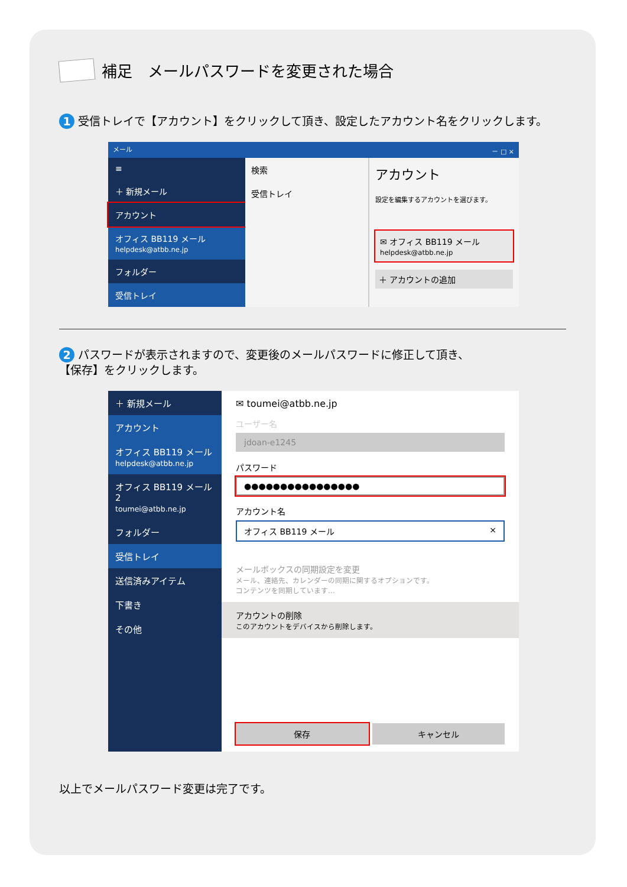補足　メールパスワードを変更された場合
1 受信トレイで【アカウント】をクリックして頂き、設定したアカウント名をクリックします。
メール － □ ×
≡
＋ 新規メール
アカウント
オフィス BB119 メール
helpdesk@atbb.ne.jp
フォルダー
受信トレイ
検索
受信トレイ
アカウント
設定を編集するアカウントを選びます。
✉ オフィス BB119 メール
helpdesk@atbb.ne.jp
＋ アカウントの追加
2 パスワードが表示されますので、変更後のメールパスワードに修正して頂き、
【保存】をクリックします。
＋ 新規メール
アカウント
オフィス BB119 メール
helpdesk@atbb.ne.jp
オフィス BB119 メール 2
toumei@atbb.ne.jp
フォルダー
受信トレイ
送信済みアイテム
下書き
その他
✉ toumei@atbb.ne.jp
ユーザー名
jdoan-e1245
パスワード
●●●●●●●●●●●●●●●●
アカウント名
オフィス BB119 メール ×
メールボックスの同期設定を変更
メール、連絡先、カレンダーの同期に関するオプションです。
コンテンツを同期しています…
アカウントの削除
このアカウントをデバイスから削除します。
保存 キャンセル
以上でメールパスワード変更は完了です。